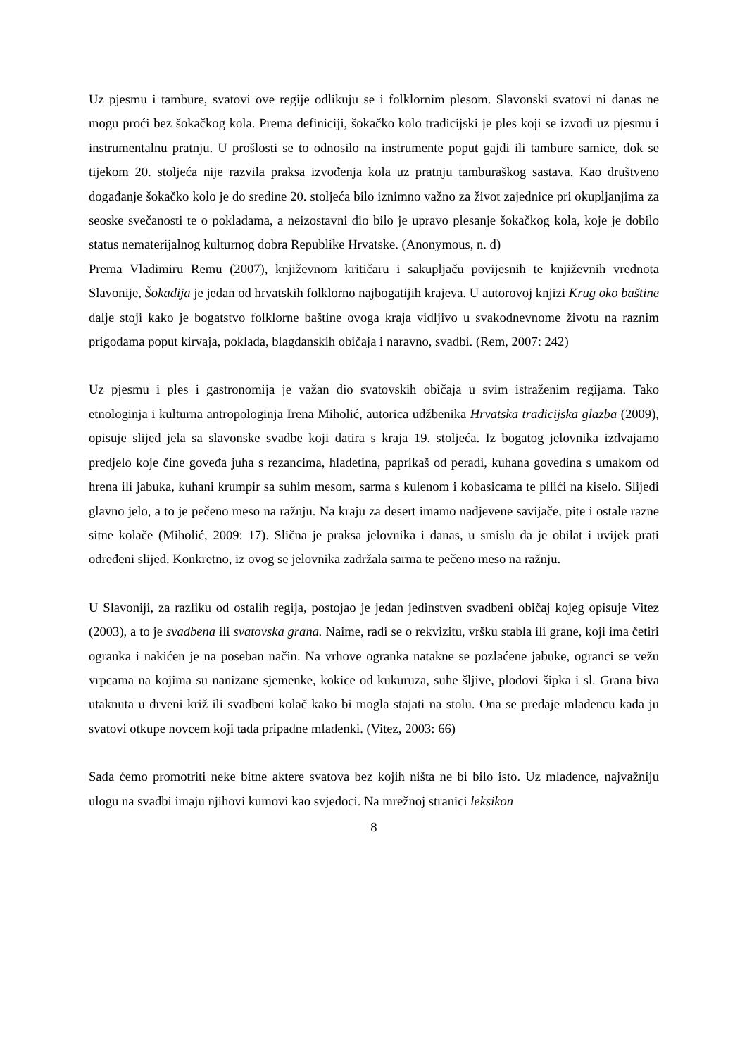Uz pjesmu i tambure, svatovi ove regije odlikuju se i folklornim plesom. Slavonski svatovi ni danas ne mogu proći bez šokačkog kola. Prema definiciji, šokačko kolo tradicijski je ples koji se izvodi uz pjesmu i instrumentalnu pratnju. U prošlosti se to odnosilo na instrumente poput gajdi ili tambure samice, dok se tijekom 20. stoljeća nije razvila praksa izvođenja kola uz pratnju tamburaškog sastava. Kao društveno događanje šokačko kolo je do sredine 20. stoljeća bilo iznimno važno za život zajednice pri okupljanjima za seoske svečanosti te o pokladama, a neizostavni dio bilo je upravo plesanje šokačkog kola, koje je dobilo status nematerijalnog kulturnog dobra Republike Hrvatske. (Anonymous, n. d)
Prema Vladimiru Remu (2007), književnom kritičaru i sakupljaču povijesnih te književnih vrednota Slavonije, Šokadija je jedan od hrvatskih folklorno najbogatijih krajeva. U autorovoj knjizi Krug oko baštine dalje stoji kako je bogatstvo folklorne baštine ovoga kraja vidljivo u svakodnevnome životu na raznim prigodama poput kirvaja, poklada, blagdanskih običaja i naravno, svadbi. (Rem, 2007: 242)
Uz pjesmu i ples i gastronomija je važan dio svatovskih običaja u svim istraženim regijama. Tako etnologinja i kulturna antropologinja Irena Miholić, autorica udžbenika Hrvatska tradicijska glazba (2009), opisuje slijed jela sa slavonske svadbe koji datira s kraja 19. stoljeća. Iz bogatog jelovnika izdvajamo predjelo koje čine goveđa juha s rezancima, hladetina, paprikaš od peradi, kuhana govedina s umakom od hrena ili jabuka, kuhani krumpir sa suhim mesom, sarma s kulenom i kobasicama te pilići na kiselo. Slijedi glavno jelo, a to je pečeno meso na ražnju. Na kraju za desert imamo nadjevene savijače, pite i ostale razne sitne kolače (Miholić, 2009: 17). Slična je praksa jelovnika i danas, u smislu da je obilat i uvijek prati određeni slijed. Konkretno, iz ovog se jelovnika zadržala sarma te pečeno meso na ražnju.
U Slavoniji, za razliku od ostalih regija, postojao je jedan jedinstven svadbeni običaj kojeg opisuje Vitez (2003), a to je svadbena ili svatovska grana. Naime, radi se o rekvizitu, vršku stabla ili grane, koji ima četiri ogranka i nakićen je na poseban način. Na vrhove ogranka natakne se pozlaćene jabuke, ogranci se vežu vrpcama na kojima su nanizane sjemenke, kokice od kukuruza, suhe šljive, plodovi šipka i sl. Grana biva utaknuta u drveni križ ili svadbeni kolač kako bi mogla stajati na stolu. Ona se predaje mladencu kada ju svatovi otkupe novcem koji tada pripadne mladenki. (Vitez, 2003: 66)
Sada ćemo promotriti neke bitne aktere svatova bez kojih ništa ne bi bilo isto. Uz mladence, najvažniju ulogu na svadbi imaju njihovi kumovi kao svjedoci. Na mrežnoj stranici leksikon
8